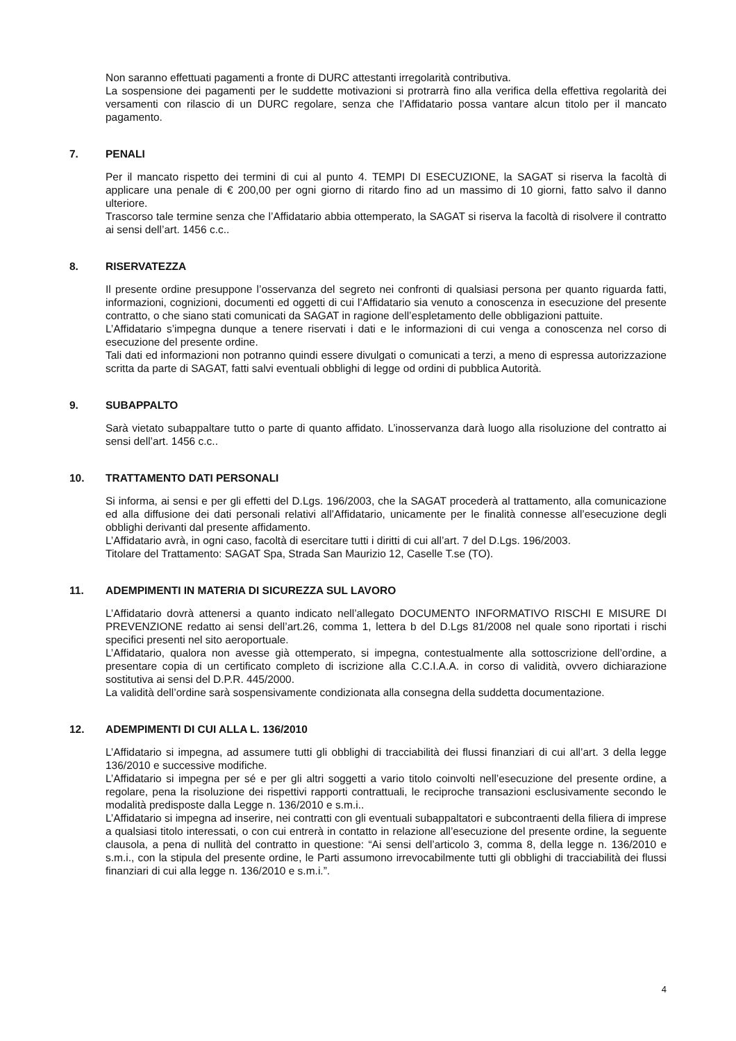Non saranno effettuati pagamenti a fronte di DURC attestanti irregolarità contributiva.
La sospensione dei pagamenti per le suddette motivazioni si protrarrà fino alla verifica della effettiva regolarità dei versamenti con rilascio di un DURC regolare, senza che l’Affidatario possa vantare alcun titolo per il mancato pagamento.
7. PENALI
Per il mancato rispetto dei termini di cui al punto 4. TEMPI DI ESECUZIONE, la SAGAT si riserva la facoltà di applicare una penale di € 200,00 per ogni giorno di ritardo fino ad un massimo di 10 giorni, fatto salvo il danno ulteriore.
Trascorso tale termine senza che l’Affidatario abbia ottemperato, la SAGAT si riserva la facoltà di risolvere il contratto ai sensi dell’art. 1456 c.c..
8. RISERVATEZZA
Il presente ordine presuppone l’osservanza del segreto nei confronti di qualsiasi persona per quanto riguarda fatti, informazioni, cognizioni, documenti ed oggetti di cui l’Affidatario sia venuto a conoscenza in esecuzione del presente contratto, o che siano stati comunicati da SAGAT in ragione dell’espletamento delle obbligazioni pattuite.
L’Affidatario s’impegna dunque a tenere riservati i dati e le informazioni di cui venga a conoscenza nel corso di esecuzione del presente ordine.
Tali dati ed informazioni non potranno quindi essere divulgati o comunicati a terzi, a meno di espressa autorizzazione scritta da parte di SAGAT, fatti salvi eventuali obblighi di legge od ordini di pubblica Autorità.
9. SUBAPPALTO
Sarà vietato subappaltare tutto o parte di quanto affidato. L’inosservanza darà luogo alla risoluzione del contratto ai sensi dell’art. 1456 c.c..
10. TRATTAMENTO DATI PERSONALI
Si informa, ai sensi e per gli effetti del D.Lgs. 196/2003, che la SAGAT procederà al trattamento, alla comunicazione ed alla diffusione dei dati personali relativi all’Affidatario, unicamente per le finalità connesse all’esecuzione degli obblighi derivanti dal presente affidamento.
L’Affidatario avrà, in ogni caso, facoltà di esercitare tutti i diritti di cui all’art. 7 del D.Lgs. 196/2003.
Titolare del Trattamento: SAGAT Spa, Strada San Maurizio 12, Caselle T.se (TO).
11. ADEMPIMENTI IN MATERIA DI SICUREZZA SUL LAVORO
L’Affidatario dovrà attenersi a quanto indicato nell’allegato DOCUMENTO INFORMATIVO RISCHI E MISURE DI PREVENZIONE redatto ai sensi dell’art.26, comma 1, lettera b del D.Lgs 81/2008 nel quale sono riportati i rischi specifici presenti nel sito aeroportuale.
L’Affidatario, qualora non avesse già ottemperato, si impegna, contestualmente alla sottoscrizione dell’ordine, a presentare copia di un certificato completo di iscrizione alla C.C.I.A.A. in corso di validità, ovvero dichiarazione sostitutiva ai sensi del D.P.R. 445/2000.
La validità dell’ordine sarà sospensivamente condizionata alla consegna della suddetta documentazione.
12. ADEMPIMENTI DI CUI ALLA L. 136/2010
L’Affidatario si impegna, ad assumere tutti gli obblighi di tracciabilità dei flussi finanziari di cui all’art. 3 della legge 136/2010 e successive modifiche.
L’Affidatario si impegna per sé e per gli altri soggetti a vario titolo coinvolti nell’esecuzione del presente ordine, a regolare, pena la risoluzione dei rispettivi rapporti contrattuali, le reciproche transazioni esclusivamente secondo le modalità predisposte dalla Legge n. 136/2010 e s.m.i..
L’Affidatario si impegna ad inserire, nei contratti con gli eventuali subappaltatori e subcontraenti della filiera di imprese a qualsiasi titolo interessati, o con cui entrerà in contatto in relazione all’esecuzione del presente ordine, la seguente clausola, a pena di nullità del contratto in questione: “Ai sensi dell’articolo 3, comma 8, della legge n. 136/2010 e s.m.i., con la stipula del presente ordine, le Parti assumono irrevocabilmente tutti gli obblighi di tracciabilità dei flussi finanziari di cui alla legge n. 136/2010 e s.m.i.”.
4